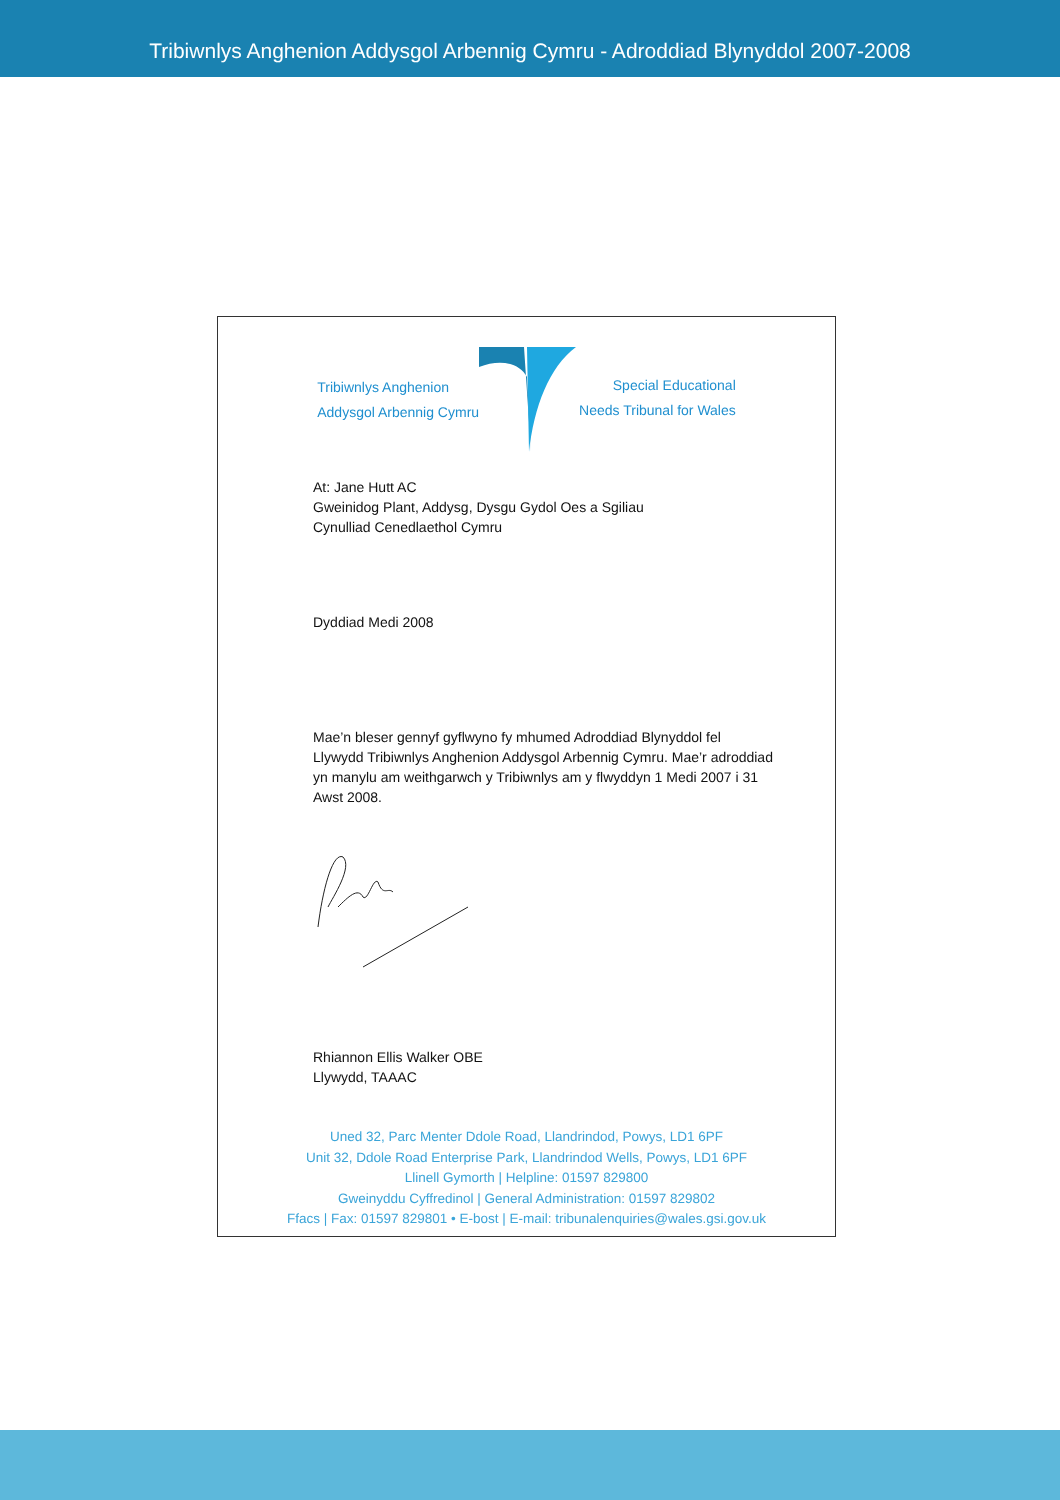Tribiwnlys Anghenion Addysgol Arbennig Cymru - Adroddiad Blynyddol 2007-2008
Tribiwnlys Anghenion
Addysgol Arbennig Cymru
Special Educational
Needs Tribunal for Wales
At: Jane Hutt AC
Gweinidog Plant, Addysg, Dysgu Gydol Oes a Sgiliau
Cynulliad Cenedlaethol Cymru
Dyddiad Medi 2008
Mae’n bleser gennyf gyflwyno fy mhumed Adroddiad Blynyddol fel Llywydd Tribiwnlys Anghenion Addysgol Arbennig Cymru. Mae’r adroddiad yn manylu am weithgarwch y Tribiwnlys am y flwyddyn 1 Medi 2007 i 31 Awst 2008.
Rhiannon Ellis Walker OBE
Llywydd, TAAAC
Uned 32, Parc Menter Ddole Road, Llandrindod, Powys, LD1 6PF
Unit 32, Ddole Road Enterprise Park, Llandrindod Wells, Powys, LD1 6PF
Llinell Gymorth | Helpline: 01597 829800
Gweinyddu Cyffredinol | General Administration: 01597 829802
Ffacs | Fax: 01597 829801 • E-bost | E-mail: tribunalenquiries@wales.gsi.gov.uk